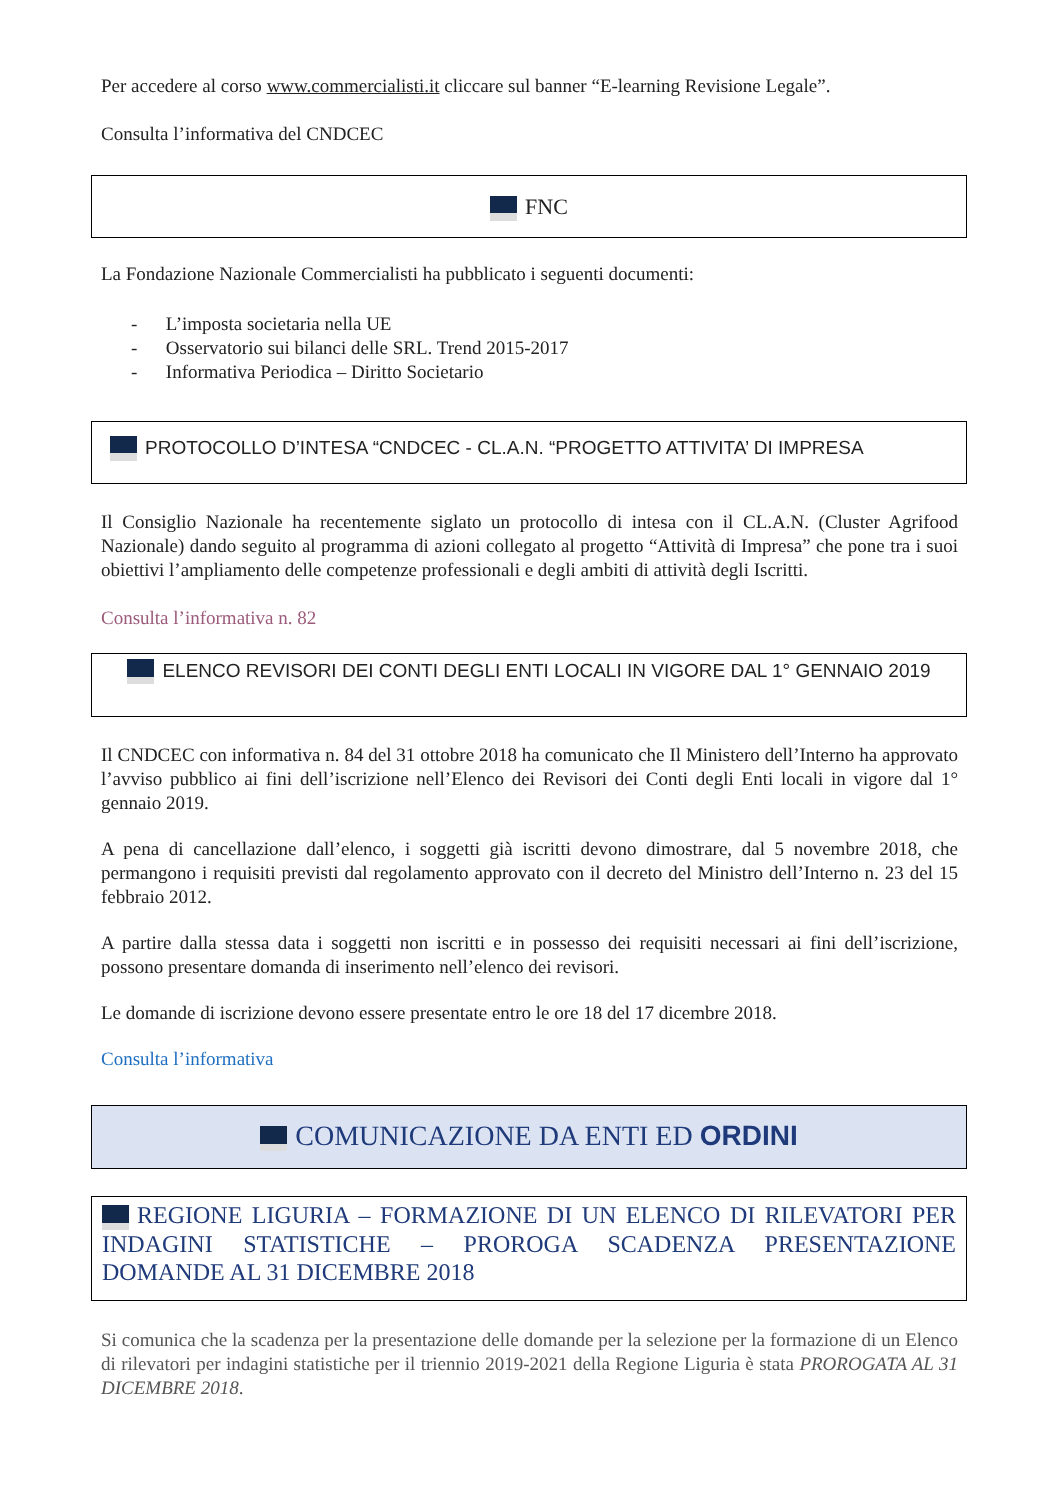Per accedere al corso www.commercialisti.it cliccare sul banner “E-learning Revisione Legale”.
Consulta l’informativa del CNDCEC
FNC
La Fondazione Nazionale Commercialisti ha pubblicato i seguenti documenti:
- L’imposta societaria nella UE
- Osservatorio sui bilanci delle SRL. Trend 2015-2017
- Informativa Periodica – Diritto Societario
PROTOCOLLO D’INTESA “CNDCEC - CL.A.N. “PROGETTO ATTIVITA’ DI IMPRESA
Il Consiglio Nazionale ha recentemente siglato un protocollo di intesa con il CL.A.N. (Cluster Agrifood Nazionale) dando seguito al programma di azioni collegato al progetto “Attività di Impresa” che pone tra i suoi obiettivi l’ampliamento delle competenze professionali e degli ambiti di attività degli Iscritti.
Consulta l’informativa n. 82
ELENCO REVISORI DEI CONTI DEGLI ENTI LOCALI IN VIGORE DAL 1° GENNAIO 2019
Il CNDCEC con informativa n. 84 del 31 ottobre 2018 ha comunicato che Il Ministero dell’Interno ha approvato l’avviso pubblico ai fini dell’iscrizione nell’Elenco dei Revisori dei Conti degli Enti locali in vigore dal 1° gennaio 2019.
A pena di cancellazione dall’elenco, i soggetti già iscritti devono dimostrare, dal 5 novembre 2018, che permangono i requisiti previsti dal regolamento approvato con il decreto del Ministro dell’Interno n. 23 del 15 febbraio 2012.
A partire dalla stessa data i soggetti non iscritti e in possesso dei requisiti necessari ai fini dell’iscrizione, possono presentare domanda di inserimento nell’elenco dei revisori.
Le domande di iscrizione devono essere presentate entro le ore 18 del 17 dicembre 2018.
Consulta l’informativa
COMUNICAZIONE DA ENTI ED ORDINI
REGIONE LIGURIA – FORMAZIONE DI UN ELENCO DI RILEVATORI PER INDAGINI STATISTICHE – PROROGA SCADENZA PRESENTAZIONE DOMANDE AL 31 DICEMBRE 2018
Si comunica che la scadenza per la presentazione delle domande per la selezione per la formazione di un Elenco di rilevatori per indagini statistiche per il triennio 2019-2021 della Regione Liguria è stata PROROGATA AL 31 DICEMBRE 2018.